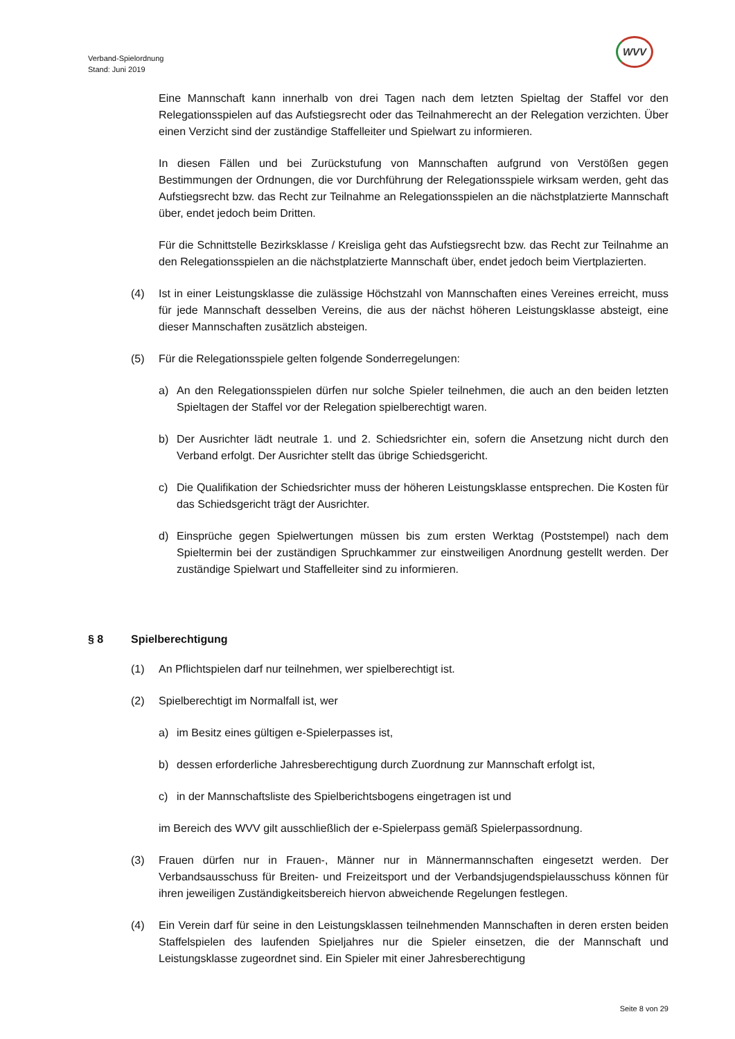Verband-Spielordnung
Stand: Juni 2019
WVV
Eine Mannschaft kann innerhalb von drei Tagen nach dem letzten Spieltag der Staffel vor den Relegationsspielen auf das Aufstiegsrecht oder das Teilnahmerecht an der Relegation verzichten. Über einen Verzicht sind der zuständige Staffelleiter und Spielwart zu informieren.
In diesen Fällen und bei Zurückstufung von Mannschaften aufgrund von Verstößen gegen Bestimmungen der Ordnungen, die vor Durchführung der Relegationsspiele wirksam werden, geht das Aufstiegsrecht bzw. das Recht zur Teilnahme an Relegationsspielen an die nächstplatzierte Mannschaft über, endet jedoch beim Dritten.
Für die Schnittstelle Bezirksklasse / Kreisliga geht das Aufstiegsrecht bzw. das Recht zur Teilnahme an den Relegationsspielen an die nächstplatzierte Mannschaft über, endet jedoch beim Viertplazierten.
(4) Ist in einer Leistungsklasse die zulässige Höchstzahl von Mannschaften eines Vereines erreicht, muss für jede Mannschaft desselben Vereins, die aus der nächst höheren Leistungsklasse absteigt, eine dieser Mannschaften zusätzlich absteigen.
(5) Für die Relegationsspiele gelten folgende Sonderregelungen:
a) An den Relegationsspielen dürfen nur solche Spieler teilnehmen, die auch an den beiden letzten Spieltagen der Staffel vor der Relegation spielberechtigt waren.
b) Der Ausrichter lädt neutrale 1. und 2. Schiedsrichter ein, sofern die Ansetzung nicht durch den Verband erfolgt. Der Ausrichter stellt das übrige Schiedsgericht.
c) Die Qualifikation der Schiedsrichter muss der höheren Leistungsklasse entsprechen. Die Kosten für das Schiedsgericht trägt der Ausrichter.
d) Einsprüche gegen Spielwertungen müssen bis zum ersten Werktag (Poststempel) nach dem Spieltermin bei der zuständigen Spruchkammer zur einstweiligen Anordnung gestellt werden. Der zuständige Spielwart und Staffelleiter sind zu informieren.
§ 8 Spielberechtigung
(1) An Pflichtspielen darf nur teilnehmen, wer spielberechtigt ist.
(2) Spielberechtigt im Normalfall ist, wer
a) im Besitz eines gültigen e-Spielerpasses ist,
b) dessen erforderliche Jahresberechtigung durch Zuordnung zur Mannschaft erfolgt ist,
c) in der Mannschaftsliste des Spielberichtsbogens eingetragen ist und
im Bereich des WVV gilt ausschließlich der e-Spielerpass gemäß Spielerpassordnung.
(3) Frauen dürfen nur in Frauen-, Männer nur in Männermannschaften eingesetzt werden. Der Verbandsausschuss für Breiten- und Freizeitsport und der Verbandsjugendspielausschuss können für ihren jeweiligen Zuständigkeitsbereich hiervon abweichende Regelungen festlegen.
(4) Ein Verein darf für seine in den Leistungsklassen teilnehmenden Mannschaften in deren ersten beiden Staffelspielen des laufenden Spieljahres nur die Spieler einsetzen, die der Mannschaft und Leistungsklasse zugeordnet sind. Ein Spieler mit einer Jahresberechtigung
Seite 8 von 29